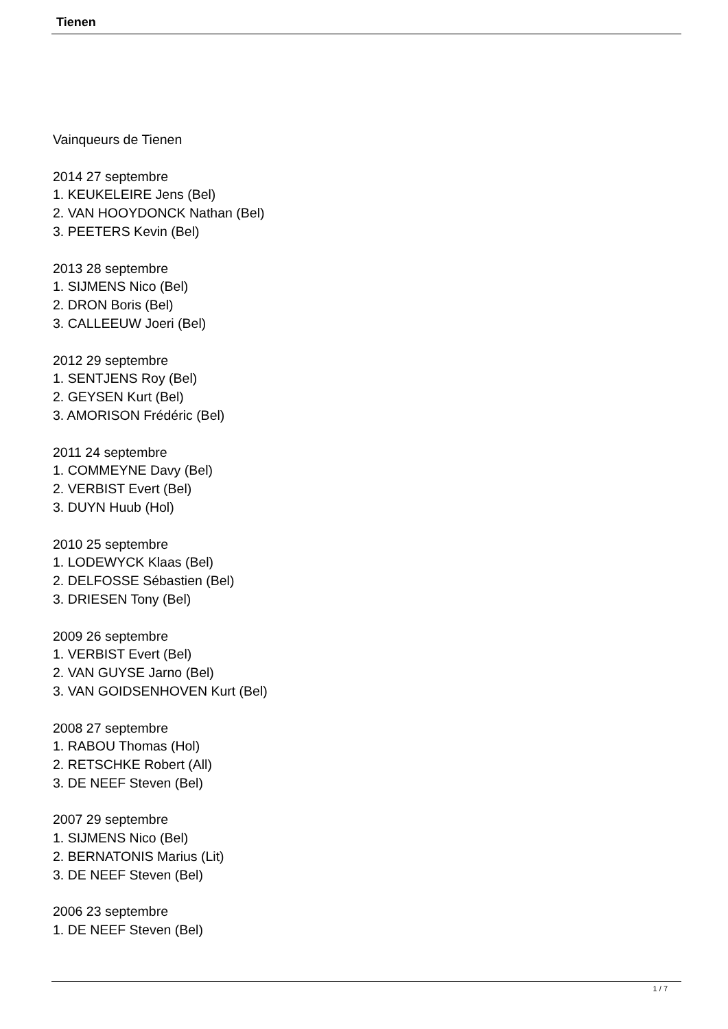Tienen
Vainqueurs de Tienen
2014 27 septembre
1. KEUKELEIRE Jens (Bel)
2. VAN HOOYDONCK Nathan (Bel)
3. PEETERS Kevin (Bel)
2013 28 septembre
1. SIJMENS Nico (Bel)
2. DRON Boris (Bel)
3. CALLEEUW Joeri (Bel)
2012 29 septembre
1. SENTJENS Roy (Bel)
2. GEYSEN Kurt (Bel)
3. AMORISON Frédéric (Bel)
2011 24 septembre
1. COMMEYNE Davy (Bel)
2. VERBIST Evert (Bel)
3. DUYN Huub (Hol)
2010 25 septembre
1. LODEWYCK Klaas (Bel)
2. DELFOSSE Sébastien (Bel)
3. DRIESEN Tony (Bel)
2009 26 septembre
1. VERBIST Evert (Bel)
2. VAN GUYSE Jarno (Bel)
3. VAN GOIDSENHOVEN Kurt (Bel)
2008 27 septembre
1. RABOU Thomas (Hol)
2. RETSCHKE Robert (All)
3. DE NEEF Steven (Bel)
2007 29 septembre
1. SIJMENS Nico (Bel)
2. BERNATONIS Marius (Lit)
3. DE NEEF Steven (Bel)
2006 23 septembre
1. DE NEEF Steven (Bel)
1 / 7